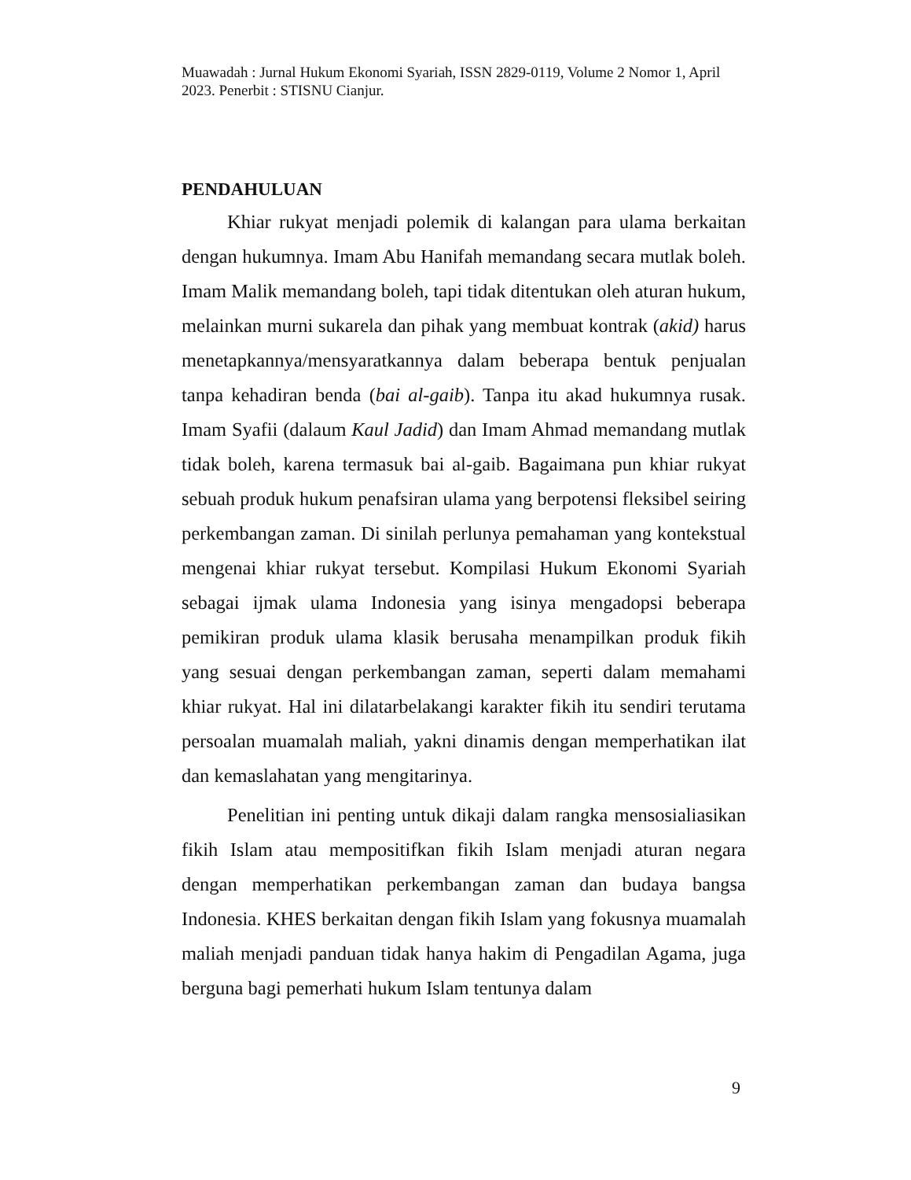Muawadah : Jurnal Hukum Ekonomi Syariah, ISSN 2829-0119, Volume 2 Nomor 1, April 2023. Penerbit : STISNU Cianjur.
PENDAHULUAN
Khiar rukyat menjadi polemik di kalangan para ulama berkaitan dengan hukumnya. Imam Abu Hanifah memandang secara mutlak boleh. Imam Malik memandang boleh, tapi tidak ditentukan oleh aturan hukum, melainkan murni sukarela dan pihak yang membuat kontrak (akid) harus menetapkannya/mensyaratkannya dalam beberapa bentuk penjualan tanpa kehadiran benda (bai al-gaib). Tanpa itu akad hukumnya rusak. Imam Syafii (dalaum Kaul Jadid) dan Imam Ahmad memandang mutlak tidak boleh, karena termasuk bai al-gaib. Bagaimana pun khiar rukyat sebuah produk hukum penafsiran ulama yang berpotensi fleksibel seiring perkembangan zaman. Di sinilah perlunya pemahaman yang kontekstual mengenai khiar rukyat tersebut. Kompilasi Hukum Ekonomi Syariah sebagai ijmak ulama Indonesia yang isinya mengadopsi beberapa pemikiran produk ulama klasik berusaha menampilkan produk fikih yang sesuai dengan perkembangan zaman, seperti dalam memahami khiar rukyat. Hal ini dilatarbelakangi karakter fikih itu sendiri terutama persoalan muamalah maliah, yakni dinamis dengan memperhatikan ilat dan kemaslahatan yang mengitarinya.
Penelitian ini penting untuk dikaji dalam rangka mensosialiasikan fikih Islam atau mempositifkan fikih Islam menjadi aturan negara dengan memperhatikan perkembangan zaman dan budaya bangsa Indonesia. KHES berkaitan dengan fikih Islam yang fokusnya muamalah maliah menjadi panduan tidak hanya hakim di Pengadilan Agama, juga berguna bagi pemerhati hukum Islam tentunya dalam
9